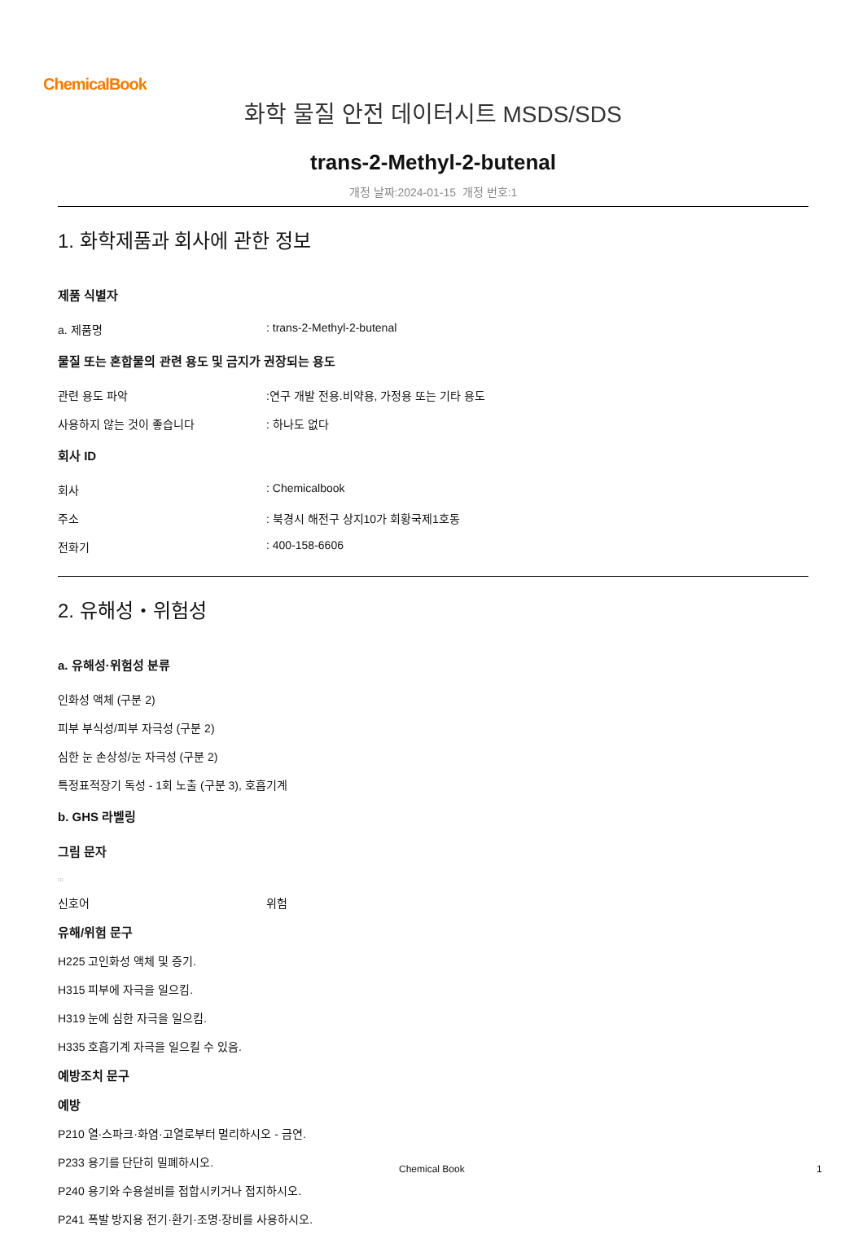ChemicalBook
화학 물질 안전 데이터시트 MSDS/SDS
trans-2-Methyl-2-butenal
개정 날짜:2024-01-15 개정 번호:1
1. 화학제품과 회사에 관한 정보
제품 식별자
a. 제품명 : trans-2-Methyl-2-butenal
물질 또는 혼합물의 관련 용도 및 금지가 권장되는 용도
관련 용도 파악 :연구 개발 전용.비약용, 가정용 또는 기타 용도
사용하지 않는 것이 좋습니다 : 하나도 없다
회사 ID
회사 : Chemicalbook
주소 : 북경시 해전구 상지10가 회황국제1호동
전화기 : 400-158-6606
2. 유해성・위험성
a. 유해성·위험성 분류
인화성 액체 (구분 2)
피부 부식성/피부 자극성 (구분 2)
심한 눈 손상성/눈 자극성 (구분 2)
특정표적장기 독성 - 1회 노출 (구분 3), 호흡기계
b. GHS 라벨링
그림 문자
□□
신호어 위험
유해/위험 문구
H225 고인화성 액체 및 증기.
H315 피부에 자극을 일으킴.
H319 눈에 심한 자극을 일으킴.
H335 호흡기계 자극을 일으킬 수 있음.
예방조치 문구
예방
P210 열·스파크·화염·고열로부터 멀리하시오 - 금연.
P233 용기를 단단히 밀폐하시오.
P240 용기와 수용설비를 접합시키거나 접지하시오.
P241 폭발 방지용 전기·환기·조명·장비를 사용하시오.
Chemical Book 1